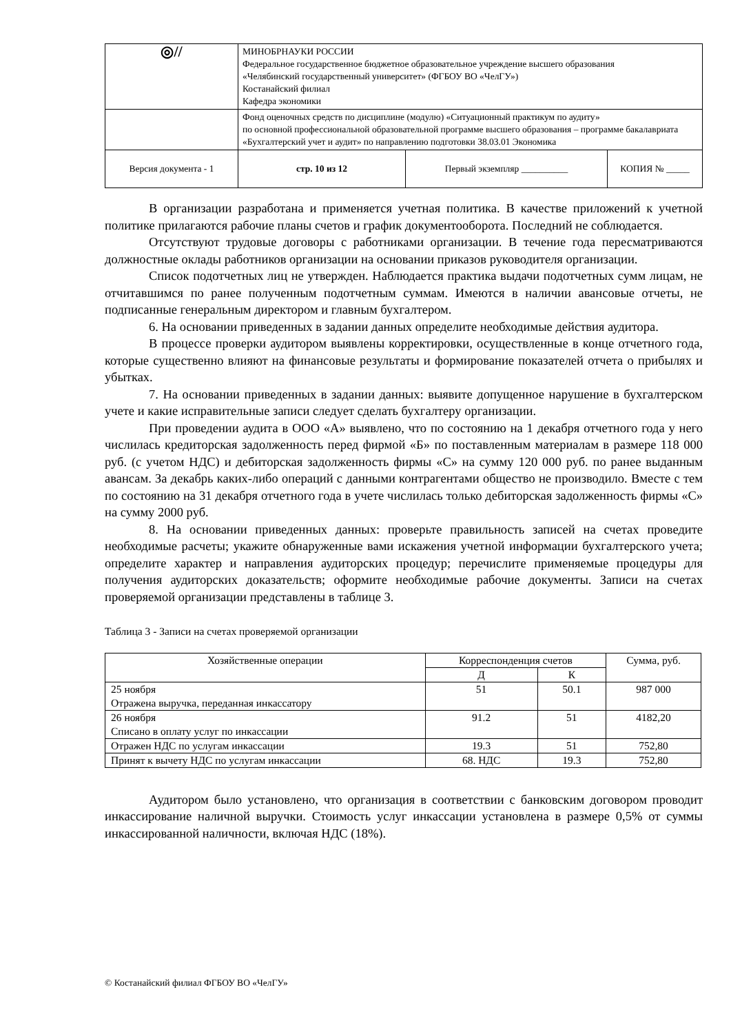| ◎// | МИНОБРНАУКИ РОССИИ Федеральное государственное бюджетное образовательное учреждение высшего образования «Челябинский государственный университет» (ФГБОУ ВО «ЧелГУ») Костанайский филиал Кафедра экономики | | |
| | Фонд оценочных средств по дисциплине (модулю) «Ситуационный практикум по аудиту» по основной профессиональной образовательной программе высшего образования – программе бакалавриата «Бухгалтерский учет и аудит» по направлению подготовки 38.03.01 Экономика | | |
| Версия документа - 1 | стр. 10 из 12 | Первый экземпляр __________ | КОПИЯ № _____ |
В организации разработана и применяется учетная политика. В качестве приложений к учетной политике прилагаются рабочие планы счетов и график документооборота. Последний не соблюдается.
Отсутствуют трудовые договоры с работниками организации. В течение года пересматриваются должностные оклады работников организации на основании приказов руководителя организации.
Список подотчетных лиц не утвержден. Наблюдается практика выдачи подотчетных сумм лицам, не отчитавшимся по ранее полученным подотчетным суммам. Имеются в наличии авансовые отчеты, не подписанные генеральным директором и главным бухгалтером.
6. На основании приведенных в задании данных определите необходимые действия аудитора.
В процессе проверки аудитором выявлены корректировки, осуществленные в конце отчетного года, которые существенно влияют на финансовые результаты и формирование показателей отчета о прибылях и убытках.
7. На основании приведенных в задании данных: выявите допущенное нарушение в бухгалтерском учете и какие исправительные записи следует сделать бухгалтеру организации.
При проведении аудита в ООО «А» выявлено, что по состоянию на 1 декабря отчетного года у него числилась кредиторская задолженность перед фирмой «Б» по поставленным материалам в размере 118 000 руб. (с учетом НДС) и дебиторская задолженность фирмы «С» на сумму 120 000 руб. по ранее выданным авансам. За декабрь каких-либо операций с данными контрагентами общество не производило. Вместе с тем по состоянию на 31 декабря отчетного года в учете числилась только дебиторская задолженность фирмы «С» на сумму 2000 руб.
8. На основании приведенных данных: проверьте правильность записей на счетах проведите необходимые расчеты; укажите обнаруженные вами искажения учетной информации бухгалтерского учета; определите характер и направления аудиторских процедур; перечислите применяемые процедуры для получения аудиторских доказательств; оформите необходимые рабочие документы. Записи на счетах проверяемой организации представлены в таблице 3.
Таблица 3 - Записи на счетах проверяемой организации
| Хозяйственные операции | Корреспонденция счетов | | Сумма, руб. |
| --- | --- | --- | --- |
| | Д | К | |
| 25 ноября Отражена выручка, переданная инкассатору | 51 | 50.1 | 987 000 |
| 26 ноября Списано в оплату услуг по инкассации | 91.2 | 51 | 4182,20 |
| Отражен НДС по услугам инкассации | 19.3 | 51 | 752,80 |
| Принят к вычету НДС по услугам инкассации | 68. НДС | 19.3 | 752,80 |
Аудитором было установлено, что организация в соответствии с банковским договором проводит инкассирование наличной выручки. Стоимость услуг инкассации установлена в размере 0,5% от суммы инкассированной наличности, включая НДС (18%).
© Костанайский филиал ФГБОУ ВО «ЧелГУ»